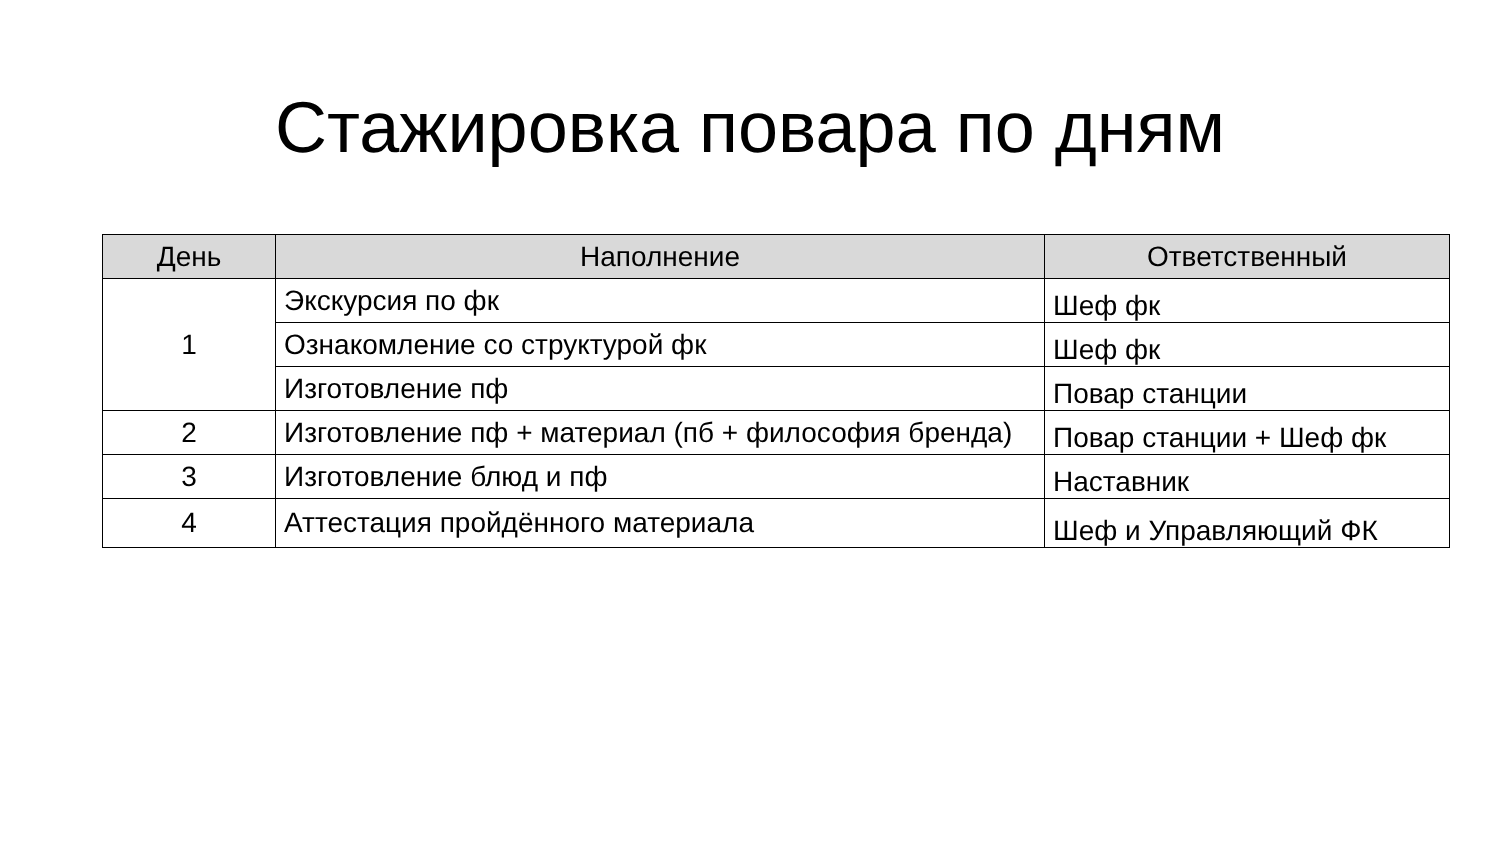Стажировка повара по дням
| День | Наполнение | Ответственный |
| --- | --- | --- |
| 1 | Экскурсия по фк | Шеф фк |
| | Ознакомление со структурой фк | Шеф фк |
| | Изготовление пф | Повар станции |
| 2 | Изготовление пф + материал (пб + философия бренда) | Повар станции + Шеф фк |
| 3 | Изготовление блюд и пф | Наставник |
| 4 | Аттестация пройдённого материала | Шеф и Управляющий ФК |